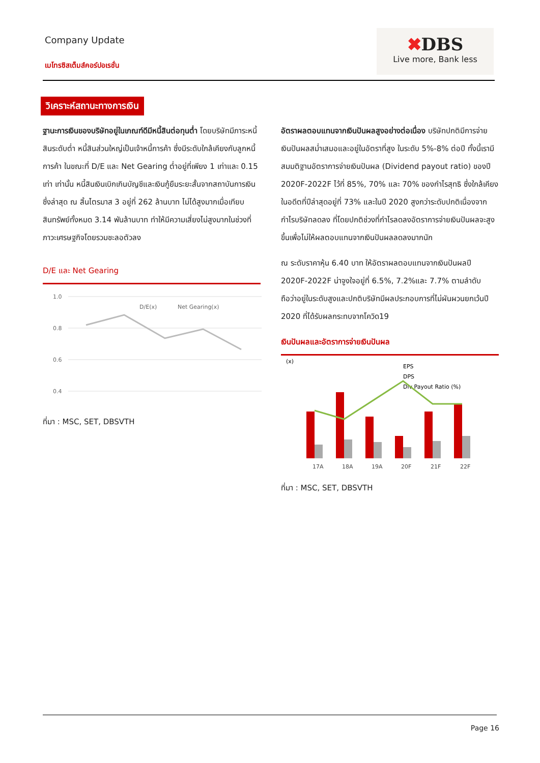Company Update
เมโทรซิสเต็มส์คอร์ปอเรชั่น
✖DBS
Live more, Bank less
วิเคราะห์สถานะทางการเงิน
ฐานะการเงินของบริษัทอยู่ในเกณฑ์ดีมีหนี้สินต่อทุนต่ำ โดยบริษัทมีภาระหนี้สินระดับต่ำ หนี้สินส่วนใหญ่เป็นเจ้าหนี้การค้า ซึ่งมีระดับใกล้เคียงกับลูกหนี้การค้า ในขณะที่ D/E และ Net Gearing ต่ำอยู่ที่เพียง 1 เท่าและ 0.15 เท่า เท่านั้น หนี้สินเงินเบิกเกินบัญชีและเงินกู้ยืมระยะสั้นจากสถาบันการเงินซึ่งล่าสุด ณ สิ้นไตรมาส 3 อยู่ที่ 262 ล้านบาท ไม่ได้สูงมากเมื่อเทียบสินทรัพย์ทั้งหมด 3.14 พันล้านบาท ทำให้มีความเสี่ยงไม่สูงมากในช่วงที่ภาวะเศรษฐกิจโดยรวมชะลอตัวลง
D/E และ Net Gearing
1.0
0.8
0.6
0.4
D/E(x)
Net Gearing(x)
ที่มา : MSC, SET, DBSVTH
อัตราผลตอบแทนจากเงินปันผลสูงอย่างต่อเนื่อง บริษัทปกติมีการจ่ายเงินปันผลสม่ำเสมอและอยู่ในอัตราที่สูง ในระดับ 5%-8% ต่อปี ทั้งนี้เรามีสมมติฐานอัตราการจ่ายเงินปันผล (Dividend payout ratio) ของปี 2020F-2022F ไว้ที่ 85%, 70% และ 70% ของกำไรสุทธิ ซึ่งใกล้เคียงในอดีตที่ปีล่าสุดอยู่ที่ 73% และในปี 2020 สูงกว่าระดับปกติเนื่องจากกำไรบริษัทลดลง ที่โดยปกติช่วงที่กำไรลดลงอัตราการจ่ายเงินปันผลจะสูงขึ้นเพื่อไม่ให้ผลตอบแทนจากเงินปันผลลดลงมากนัก
ณ ระดับราคาหุ้น 6.40 บาท ให้อัตราผลตอบแทนจากเงินปันผลปี 2020F-2022F น่าจูงใจอยู่ที่ 6.5%, 7.2%และ 7.7% ตามลำดับ ถือว่าอยู่ในระดับสูงและปกติบริษัทมีผลประกอบการที่ไม่ผันผวนยกเว้นปี 2020 ที่ได้รับผลกระทบจากโควิด19
เงินปันผลและอัตราการจ่ายเงินปันผล
(x)
EPS
DPS
Div Payout Ratio (%)
17A
18A
19A
20F
21F
22F
ที่มา : MSC, SET, DBSVTH
Page 16